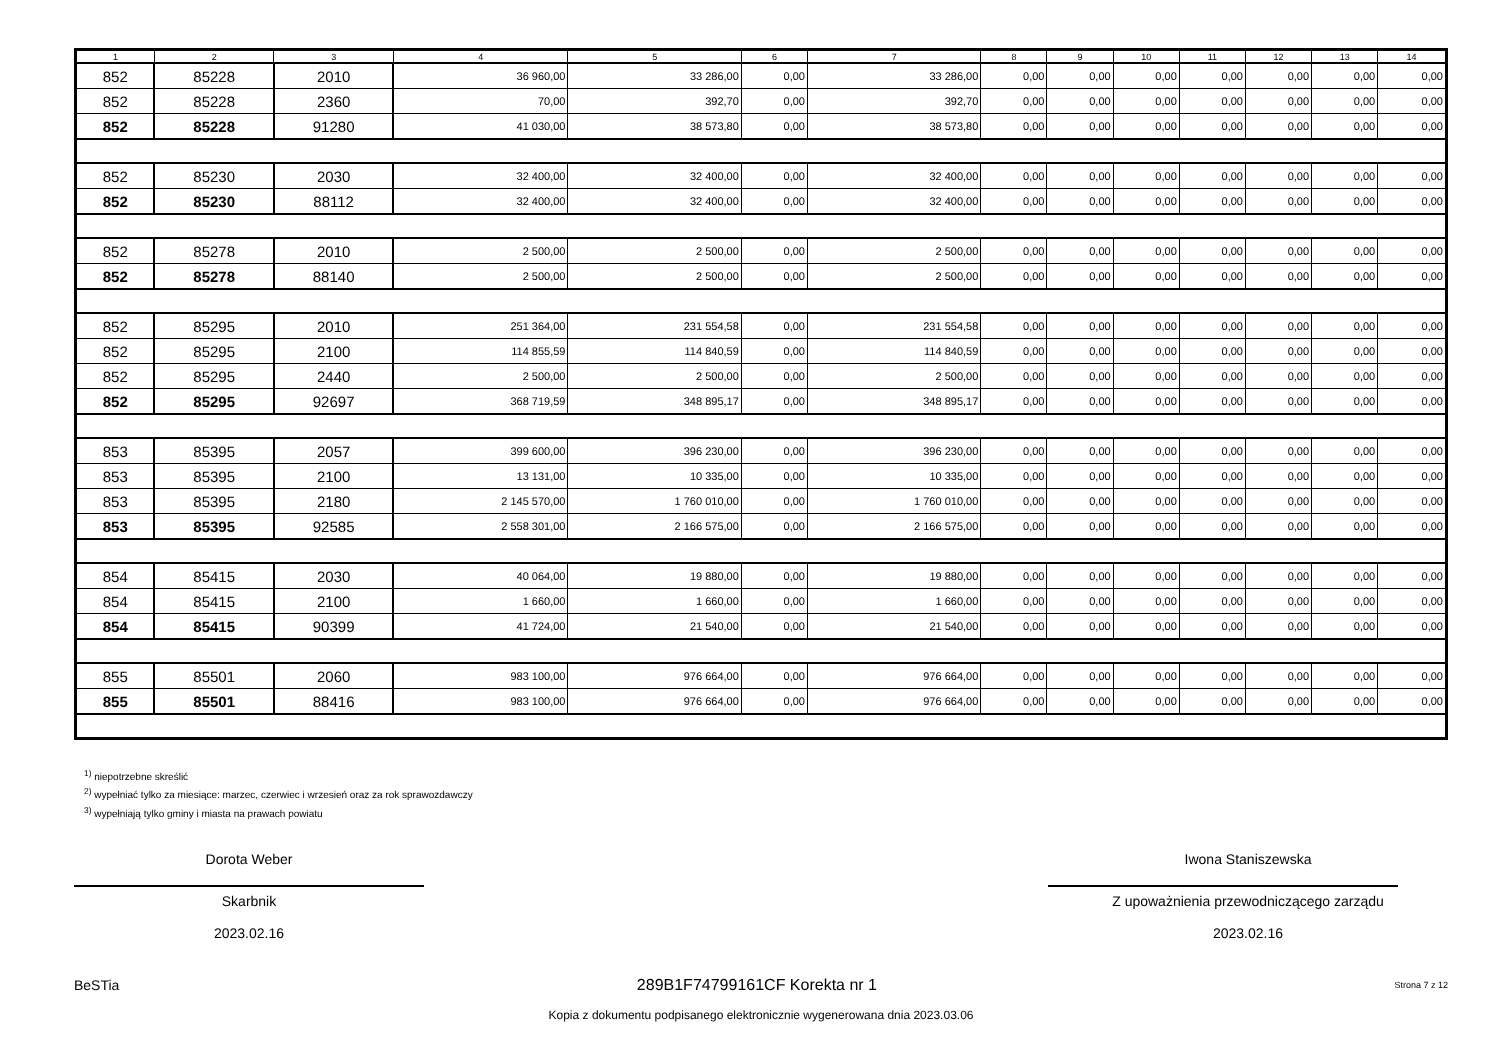| 1 | 2 | 3 | 4 | 5 | 6 | 7 | 8 | 9 | 10 | 11 | 12 | 13 | 14 |
| --- | --- | --- | --- | --- | --- | --- | --- | --- | --- | --- | --- | --- | --- |
| 852 | 85228 | 2010 | 36 960,00 | 33 286,00 | 0,00 | 33 286,00 | 0,00 | 0,00 | 0,00 | 0,00 | 0,00 | 0,00 | 0,00 |
| 852 | 85228 | 2360 | 70,00 | 392,70 | 0,00 | 392,70 | 0,00 | 0,00 | 0,00 | 0,00 | 0,00 | 0,00 | 0,00 |
| 852 | 85228 | 91280 | 41 030,00 | 38 573,80 | 0,00 | 38 573,80 | 0,00 | 0,00 | 0,00 | 0,00 | 0,00 | 0,00 | 0,00 |
| 852 | 85230 | 2030 | 32 400,00 | 32 400,00 | 0,00 | 32 400,00 | 0,00 | 0,00 | 0,00 | 0,00 | 0,00 | 0,00 | 0,00 |
| 852 | 85230 | 88112 | 32 400,00 | 32 400,00 | 0,00 | 32 400,00 | 0,00 | 0,00 | 0,00 | 0,00 | 0,00 | 0,00 | 0,00 |
| 852 | 85278 | 2010 | 2 500,00 | 2 500,00 | 0,00 | 2 500,00 | 0,00 | 0,00 | 0,00 | 0,00 | 0,00 | 0,00 | 0,00 |
| 852 | 85278 | 88140 | 2 500,00 | 2 500,00 | 0,00 | 2 500,00 | 0,00 | 0,00 | 0,00 | 0,00 | 0,00 | 0,00 | 0,00 |
| 852 | 85295 | 2010 | 251 364,00 | 231 554,58 | 0,00 | 231 554,58 | 0,00 | 0,00 | 0,00 | 0,00 | 0,00 | 0,00 | 0,00 |
| 852 | 85295 | 2100 | 114 855,59 | 114 840,59 | 0,00 | 114 840,59 | 0,00 | 0,00 | 0,00 | 0,00 | 0,00 | 0,00 | 0,00 |
| 852 | 85295 | 2440 | 2 500,00 | 2 500,00 | 0,00 | 2 500,00 | 0,00 | 0,00 | 0,00 | 0,00 | 0,00 | 0,00 | 0,00 |
| 852 | 85295 | 92697 | 368 719,59 | 348 895,17 | 0,00 | 348 895,17 | 0,00 | 0,00 | 0,00 | 0,00 | 0,00 | 0,00 | 0,00 |
| 853 | 85395 | 2057 | 399 600,00 | 396 230,00 | 0,00 | 396 230,00 | 0,00 | 0,00 | 0,00 | 0,00 | 0,00 | 0,00 | 0,00 |
| 853 | 85395 | 2100 | 13 131,00 | 10 335,00 | 0,00 | 10 335,00 | 0,00 | 0,00 | 0,00 | 0,00 | 0,00 | 0,00 | 0,00 |
| 853 | 85395 | 2180 | 2 145 570,00 | 1 760 010,00 | 0,00 | 1 760 010,00 | 0,00 | 0,00 | 0,00 | 0,00 | 0,00 | 0,00 | 0,00 |
| 853 | 85395 | 92585 | 2 558 301,00 | 2 166 575,00 | 0,00 | 2 166 575,00 | 0,00 | 0,00 | 0,00 | 0,00 | 0,00 | 0,00 | 0,00 |
| 854 | 85415 | 2030 | 40 064,00 | 19 880,00 | 0,00 | 19 880,00 | 0,00 | 0,00 | 0,00 | 0,00 | 0,00 | 0,00 | 0,00 |
| 854 | 85415 | 2100 | 1 660,00 | 1 660,00 | 0,00 | 1 660,00 | 0,00 | 0,00 | 0,00 | 0,00 | 0,00 | 0,00 | 0,00 |
| 854 | 85415 | 90399 | 41 724,00 | 21 540,00 | 0,00 | 21 540,00 | 0,00 | 0,00 | 0,00 | 0,00 | 0,00 | 0,00 | 0,00 |
| 855 | 85501 | 2060 | 983 100,00 | 976 664,00 | 0,00 | 976 664,00 | 0,00 | 0,00 | 0,00 | 0,00 | 0,00 | 0,00 | 0,00 |
| 855 | 85501 | 88416 | 983 100,00 | 976 664,00 | 0,00 | 976 664,00 | 0,00 | 0,00 | 0,00 | 0,00 | 0,00 | 0,00 | 0,00 |
<sup>1)</sup> niepotrzebne skreślić
<sup>2)</sup> wypełniać tylko za miesiące: marzec, czerwiec i wrzesień oraz za rok sprawozdawczy
<sup>3)</sup> wypełniają tylko gminy i miasta na prawach powiatu
Dorota Weber
Skarbnik
2023.02.16
Iwona Staniszewska
Z upoważnienia przewodniczącego zarządu
2023.02.16
BeSTia 289B1F74799161CF Korekta nr 1 Strona 7 z 12
Kopia z dokumentu podpisanego elektronicznie wygenerowana dnia 2023.03.06